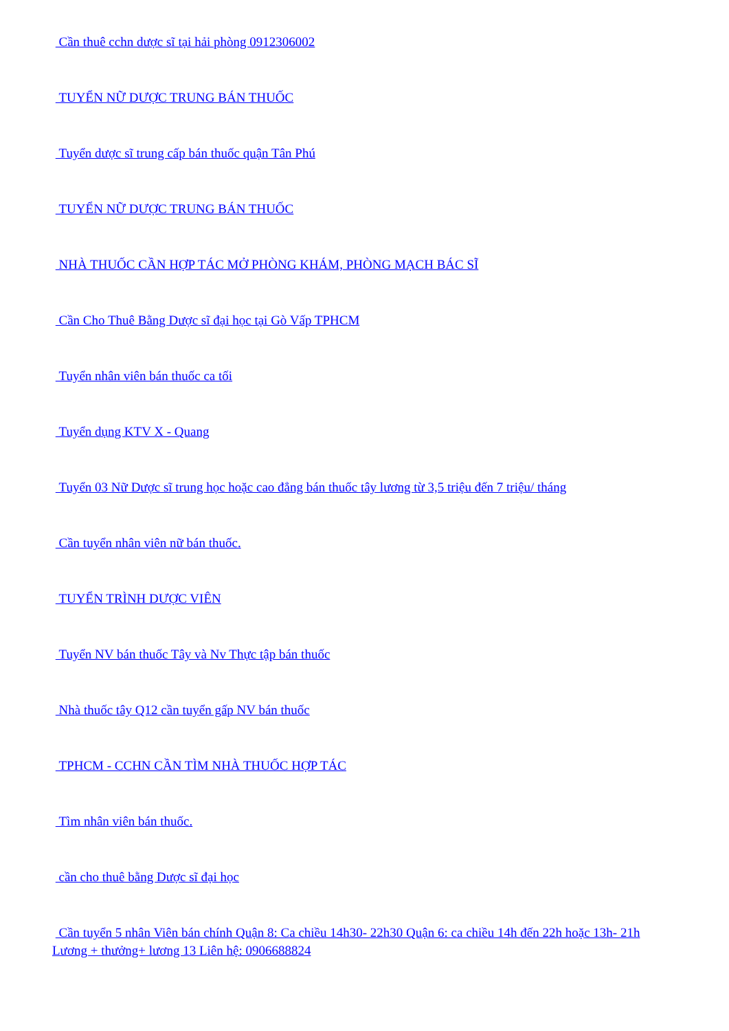Cần thuê cchn dược sĩ tại hải phòng 0912306002
TUYỂN NỮ DƯỢC TRUNG BÁN THUỐC
Tuyển dược sĩ trung cấp bán thuốc quận Tân Phú
TUYỂN NỮ DƯỢC TRUNG BÁN THUỐC
NHÀ THUỐC CẦN HỢP TÁC MỞ PHÒNG KHÁM, PHÒNG MẠCH BÁC SĨ
Cần Cho Thuê Bằng Dược sĩ đại học tại Gò Vấp TPHCM
Tuyển nhân viên bán thuốc ca tối
Tuyển dụng KTV X - Quang
Tuyển 03 Nữ Dược sĩ trung học hoặc cao đẳng bán thuốc tây lương từ 3,5 triệu đến 7 triệu/ tháng
Cần tuyển nhân viên nữ bán thuốc.
TUYỂN TRÌNH DƯỢC VIÊN
Tuyển NV bán thuốc Tây và Nv Thực tập bán thuốc
Nhà thuốc tây Q12 cần tuyển gấp NV bán thuốc
TPHCM - CCHN CẦN TÌM NHÀ THUỐC HỢP TÁC
Tìm nhân viên bán thuốc.
cần cho thuê bằng Dược sĩ đại học
Cần tuyển 5 nhân Viên bán chính Quận 8: Ca chiều 14h30- 22h30 Quận 6: ca chiều 14h đến 22h hoặc 13h- 21h Lương + thưởng+ lương 13 Liên hệ: 0906688824